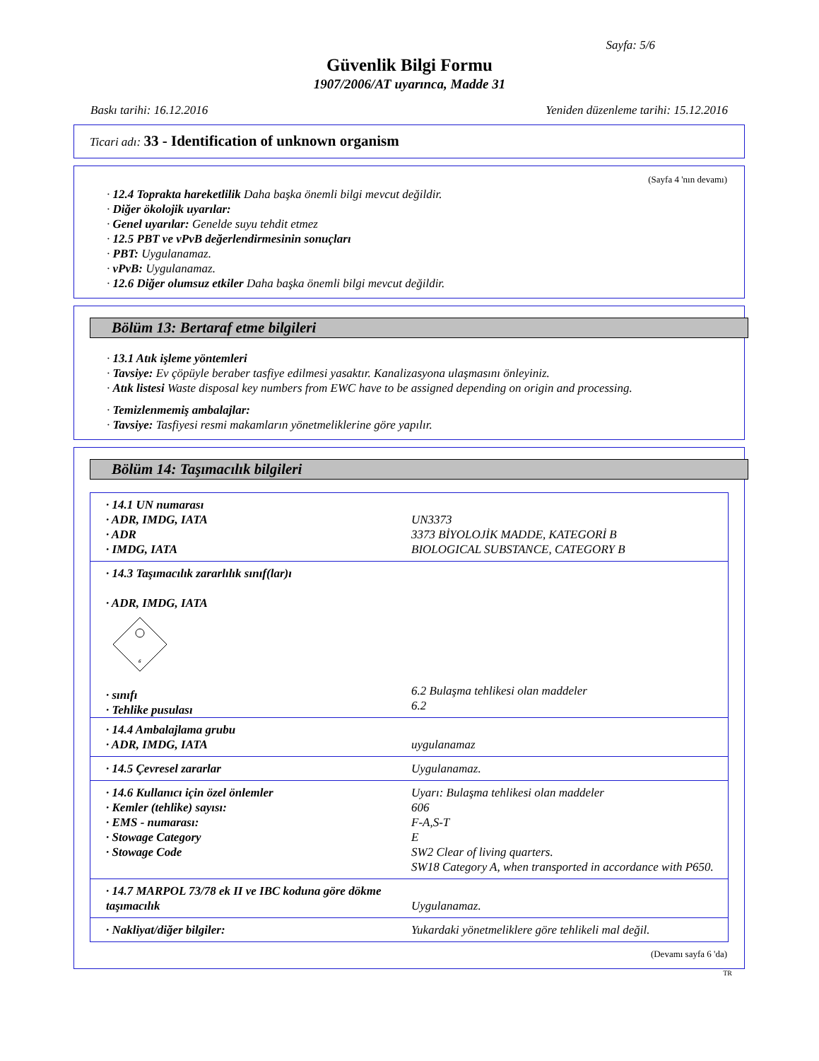Sayfa: 5/6
Güvenlik Bilgi Formu
1907/2006/AT uyarınca, Madde 31
Baskı tarihi: 16.12.2016 Yeniden düzenleme tarihi: 15.12.2016
Ticari adı: 33 - Identification of unknown organism
(Sayfa 4 'nın devamı)
· 12.4 Toprakta hareketlilik Daha başka önemli bilgi mevcut değildir.
· Diğer ökolojik uyarılar:
· Genel uyarılar: Genelde suyu tehdit etmez
· 12.5 PBT ve vPvB değerlendirmesinin sonuçları
· PBT: Uygulanamaz.
· vPvB: Uygulanamaz.
· 12.6 Diğer olumsuz etkiler Daha başka önemli bilgi mevcut değildir.
Bölüm 13: Bertaraf etme bilgileri
· 13.1 Atık işleme yöntemleri
· Tavsiye: Ev çöpüyle beraber tasfiye edilmesi yasaktır. Kanalizasyona ulaşmasını önleyiniz.
· Atık listesi Waste disposal key numbers from EWC have to be assigned depending on origin and processing.
· Temizlenmemiş ambalajlar:
· Tavsiye: Tasfiyesi resmi makamların yönetmeliklerine göre yapılır.
Bölüm 14: Taşımacılık bilgileri
| · 14.1 UN numarası | |
| · ADR, IMDG, IATA | UN3373 |
| · ADR | 3373 BİYOLOJİK MADDE, KATEGORİ B |
| · IMDG, IATA | BIOLOGICAL SUBSTANCE, CATEGORY B |
| · 14.3 Taşımacılık zararlılık sınıf(lar)ı · ADR, IMDG, IATA 6 · sınıfı · Tehlike pusulası | 6.2 Bulaşma tehlikesi olan maddeler 6.2 |
| · 14.4 Ambalajlama grubu · ADR, IMDG, IATA | uygulanamaz |
| · 14.5 Çevresel zararlar | Uygulanamaz. |
| · 14.6 Kullanıcı için özel önlemler · Kemler (tehlike) sayısı: · EMS - numarası: · Stowage Category · Stowage Code | Uyarı: Bulaşma tehlikesi olan maddeler 606 F-A,S-T E SW2 Clear of living quarters. SW18 Category A, when transported in accordance with P650. |
| · 14.7 MARPOL 73/78 ek II ve IBC koduna göre dökme taşımacılık | Uygulanamaz. |
| · Nakliyat/diğer bilgiler: | Yukardaki yönetmeliklere göre tehlikeli mal değil. |
(Devamı sayfa 6 'da)
TR